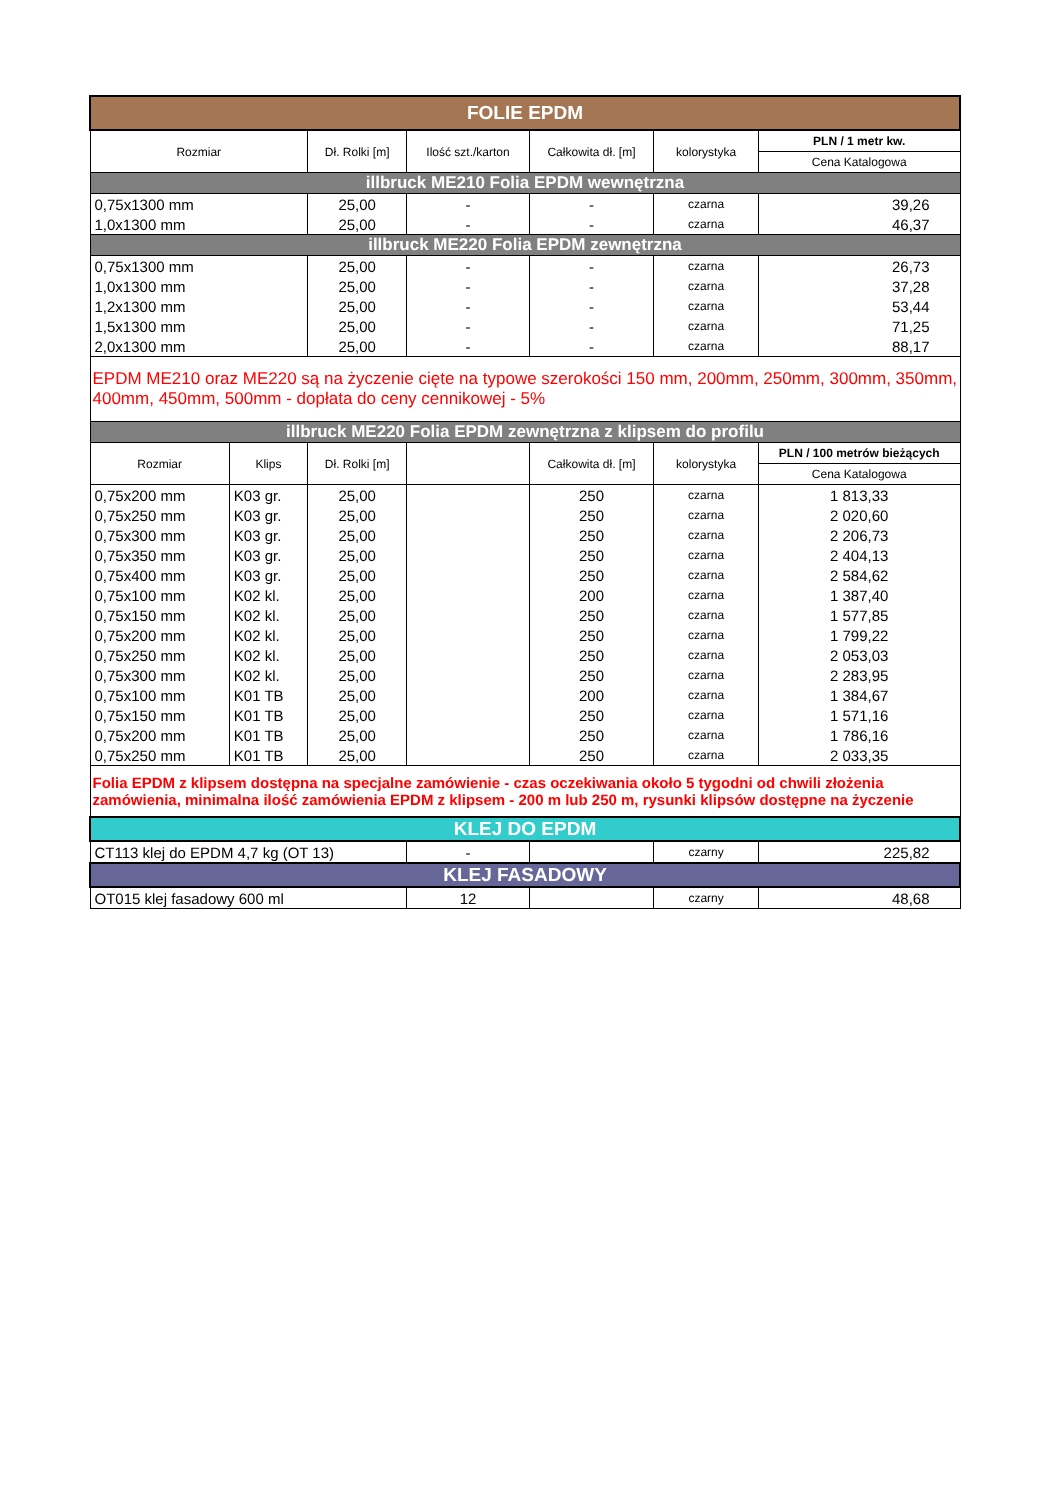| FOLIE EPDM | | | | | | |
| Rozmiar | | Dł. Rolki [m] | Ilość szt./karton | Całkowita dł. [m] | kolorystyka | PLN / 1 metr kw. |
| | | | | | | Cena Katalogowa |
| illbruck ME210 Folia EPDM wewnętrzna | | | | | | |
| 0,75x1300 mm | | 25,00 | - | - | czarna | 39,26 |
| 1,0x1300 mm | | 25,00 | - | - | czarna | 46,37 |
| illbruck ME220 Folia EPDM zewnętrzna | | | | | | |
| 0,75x1300 mm | | 25,00 | - | - | czarna | 26,73 |
| 1,0x1300 mm | | 25,00 | - | - | czarna | 37,28 |
| 1,2x1300 mm | | 25,00 | - | - | czarna | 53,44 |
| 1,5x1300 mm | | 25,00 | - | - | czarna | 71,25 |
| 2,0x1300 mm | | 25,00 | - | - | czarna | 88,17 |
| EPDM ME210 oraz ME220 są na życzenie cięte na typowe szerokości 150 mm, 200mm, 250mm, 300mm, 350mm, 400mm, 450mm, 500mm - dopłata do ceny cennikowej - 5% | | | | | | |
| illbruck ME220 Folia EPDM zewnętrzna z klipsem do profilu | | | | | | |
| Rozmiar | Klips | Dł. Rolki [m] | | Całkowita dł. [m] | kolorystyka | PLN / 100 metrów bieżących |
| | | | | | | Cena Katalogowa |
| 0,75x200 mm | K03 gr. | 25,00 | | 250 | czarna | 1 813,33 |
| 0,75x250 mm | K03 gr. | 25,00 | | 250 | czarna | 2 020,60 |
| 0,75x300 mm | K03 gr. | 25,00 | | 250 | czarna | 2 206,73 |
| 0,75x350 mm | K03 gr. | 25,00 | | 250 | czarna | 2 404,13 |
| 0,75x400 mm | K03 gr. | 25,00 | | 250 | czarna | 2 584,62 |
| 0,75x100 mm | K02 kl. | 25,00 | | 200 | czarna | 1 387,40 |
| 0,75x150 mm | K02 kl. | 25,00 | | 250 | czarna | 1 577,85 |
| 0,75x200 mm | K02 kl. | 25,00 | | 250 | czarna | 1 799,22 |
| 0,75x250 mm | K02 kl. | 25,00 | | 250 | czarna | 2 053,03 |
| 0,75x300 mm | K02 kl. | 25,00 | | 250 | czarna | 2 283,95 |
| 0,75x100 mm | K01 TB | 25,00 | | 200 | czarna | 1 384,67 |
| 0,75x150 mm | K01 TB | 25,00 | | 250 | czarna | 1 571,16 |
| 0,75x200 mm | K01 TB | 25,00 | | 250 | czarna | 1 786,16 |
| 0,75x250 mm | K01 TB | 25,00 | | 250 | czarna | 2 033,35 |
| Folia EPDM z klipsem dostępna na specjalne zamówienie - czas oczekiwania około 5 tygodni od chwili złożenia zamówienia, minimalna ilość zamówienia EPDM z klipsem - 200 m lub 250 m, rysunki klipsów dostępne na życzenie | | | | | | |
| KLEJ DO EPDM | | | | | | |
| CT113 klej do EPDM 4,7 kg (OT 13) | | | - | | czarny | 225,82 |
| KLEJ FASADOWY | | | | | | |
| OT015 klej fasadowy 600 ml | | | 12 | | czarny | 48,68 |